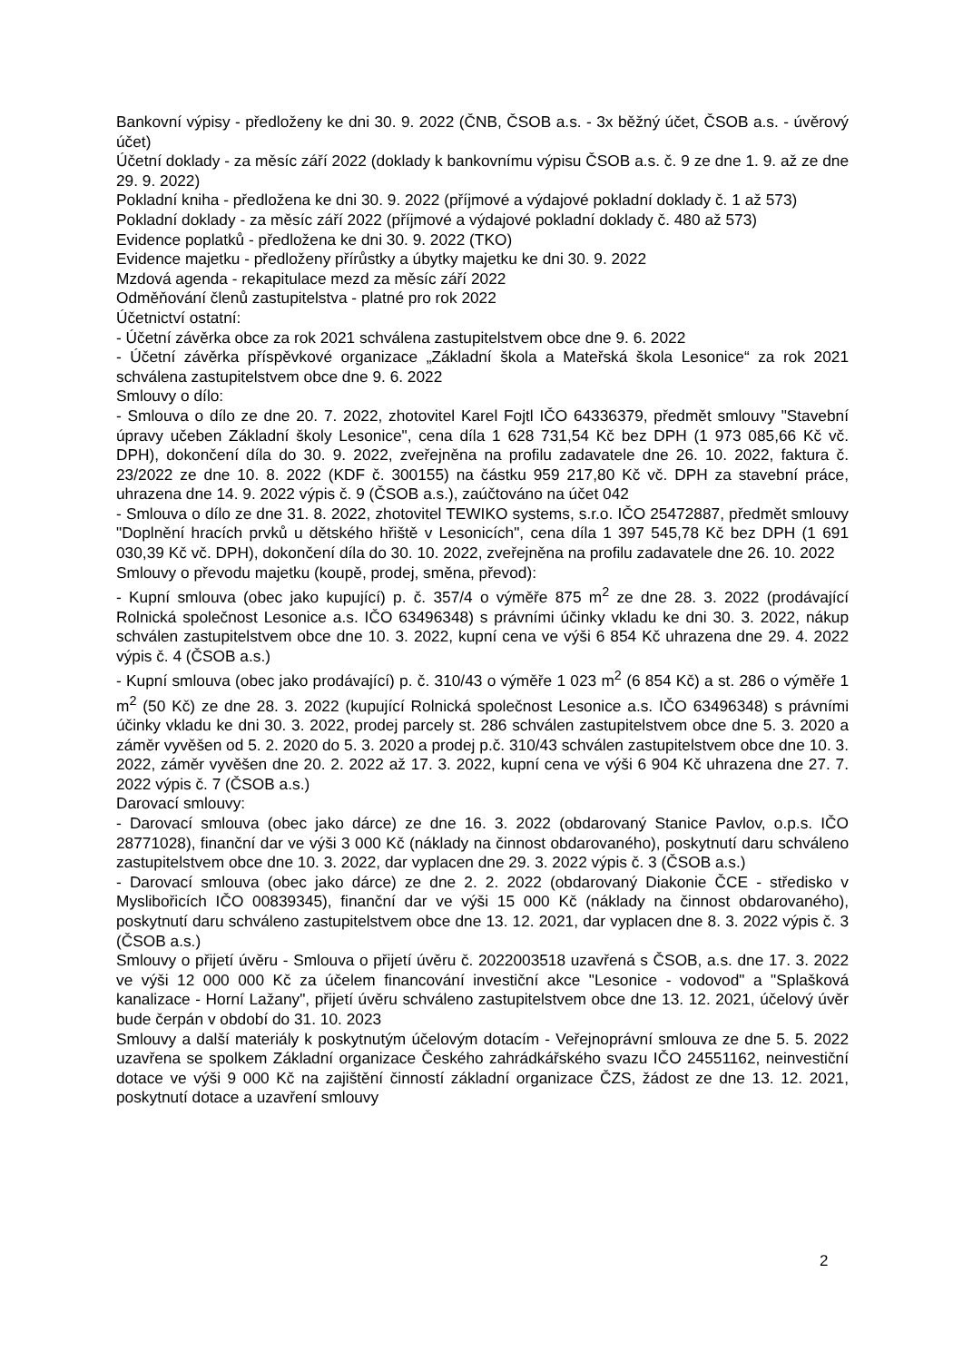Bankovní výpisy - předloženy ke dni 30. 9. 2022 (ČNB, ČSOB a.s. - 3x běžný účet, ČSOB a.s. - úvěrový účet)
Účetní doklady - za měsíc září 2022 (doklady k bankovnímu výpisu ČSOB a.s. č. 9 ze dne 1. 9. až ze dne 29. 9. 2022)
Pokladní kniha - předložena ke dni 30. 9. 2022 (příjmové a výdajové pokladní doklady č. 1 až 573)
Pokladní doklady - za měsíc září 2022 (příjmové a výdajové pokladní doklady č. 480 až 573)
Evidence poplatků - předložena ke dni 30. 9. 2022 (TKO)
Evidence majetku - předloženy přírůstky a úbytky majetku ke dni 30. 9. 2022
Mzdová agenda - rekapitulace mezd za měsíc září 2022
Odměňování členů zastupitelstva - platné pro rok 2022
Účetnictví ostatní:
- Účetní závěrka obce za rok 2021 schválena zastupitelstvem obce dne 9. 6. 2022
- Účetní závěrka příspěvkové organizace „Základní škola a Mateřská škola Lesonice“ za rok 2021 schválena zastupitelstvem obce dne 9. 6. 2022
Smlouvy o dílo:
- Smlouva o dílo ze dne 20. 7. 2022, zhotovitel Karel Fojtl IČO 64336379, předmět smlouvy "Stavební úpravy učeben Základní školy Lesonice", cena díla 1 628 731,54 Kč bez DPH (1 973 085,66 Kč vč. DPH), dokončení díla do 30. 9. 2022, zveřejněna na profilu zadavatele dne 26. 10. 2022, faktura č. 23/2022 ze dne 10. 8. 2022 (KDF č. 300155) na částku 959 217,80 Kč vč. DPH za stavební práce, uhrazena dne 14. 9. 2022 výpis č. 9 (ČSOB a.s.), zaúčtováno na účet 042
- Smlouva o dílo ze dne 31. 8. 2022, zhotovitel TEWIKO systems, s.r.o. IČO 25472887, předmět smlouvy "Doplnění hracích prvků u dětského hřiště v Lesonicích", cena díla 1 397 545,78 Kč bez DPH (1 691 030,39 Kč vč. DPH), dokončení díla do 30. 10. 2022, zveřejněna na profilu zadavatele dne 26. 10. 2022
Smlouvy o převodu majetku (koupě, prodej, směna, převod):
- Kupní smlouva (obec jako kupující) p. č. 357/4 o výměře 875 m<sup>2</sup> ze dne 28. 3. 2022 (prodávající Rolnická společnost Lesonice a.s. IČO 63496348) s právními účinky vkladu ke dni 30. 3. 2022, nákup schválen zastupitelstvem obce dne 10. 3. 2022, kupní cena ve výši 6 854 Kč uhrazena dne 29. 4. 2022 výpis č. 4 (ČSOB a.s.)
- Kupní smlouva (obec jako prodávající) p. č. 310/43 o výměře 1 023 m<sup>2</sup> (6 854 Kč) a st. 286 o výměře 1 m<sup>2</sup> (50 Kč) ze dne 28. 3. 2022 (kupující Rolnická společnost Lesonice a.s. IČO 63496348) s právními účinky vkladu ke dni 30. 3. 2022, prodej parcely st. 286 schválen zastupitelstvem obce dne 5. 3. 2020 a záměr vyvěšen od 5. 2. 2020 do 5. 3. 2020 a prodej p.č. 310/43 schválen zastupitelstvem obce dne 10. 3. 2022, záměr vyvěšen dne 20. 2. 2022 až 17. 3. 2022, kupní cena ve výši 6 904 Kč uhrazena dne 27. 7. 2022 výpis č. 7 (ČSOB a.s.)
Darovací smlouvy:
- Darovací smlouva (obec jako dárce) ze dne 16. 3. 2022 (obdarovaný Stanice Pavlov, o.p.s. IČO 28771028), finanční dar ve výši 3 000 Kč (náklady na činnost obdarovaného), poskytnutí daru schváleno zastupitelstvem obce dne 10. 3. 2022, dar vyplacen dne 29. 3. 2022 výpis č. 3 (ČSOB a.s.)
- Darovací smlouva (obec jako dárce) ze dne 2. 2. 2022 (obdarovaný Diakonie ČCE - středisko v Myslibořicích IČO 00839345), finanční dar ve výši 15 000 Kč (náklady na činnost obdarovaného), poskytnutí daru schváleno zastupitelstvem obce dne 13. 12. 2021, dar vyplacen dne 8. 3. 2022 výpis č. 3 (ČSOB a.s.)
Smlouvy o přijetí úvěru - Smlouva o přijetí úvěru č. 2022003518 uzavřená s ČSOB, a.s. dne 17. 3. 2022 ve výši 12 000 000 Kč za účelem financování investiční akce "Lesonice - vodovod" a "Splašková kanalizace - Horní Lažany", přijetí úvěru schváleno zastupitelstvem obce dne 13. 12. 2021, účelový úvěr bude čerpán v období do 31. 10. 2023
Smlouvy a další materiály k poskytnutým účelovým dotacím - Veřejnoprávní smlouva ze dne 5. 5. 2022 uzavřena se spolkem Základní organizace Českého zahrádkářského svazu IČO 24551162, neinvestiční dotace ve výši 9 000 Kč na zajištění činností základní organizace ČZS, žádost ze dne 13. 12. 2021, poskytnutí dotace a uzavření smlouvy
2